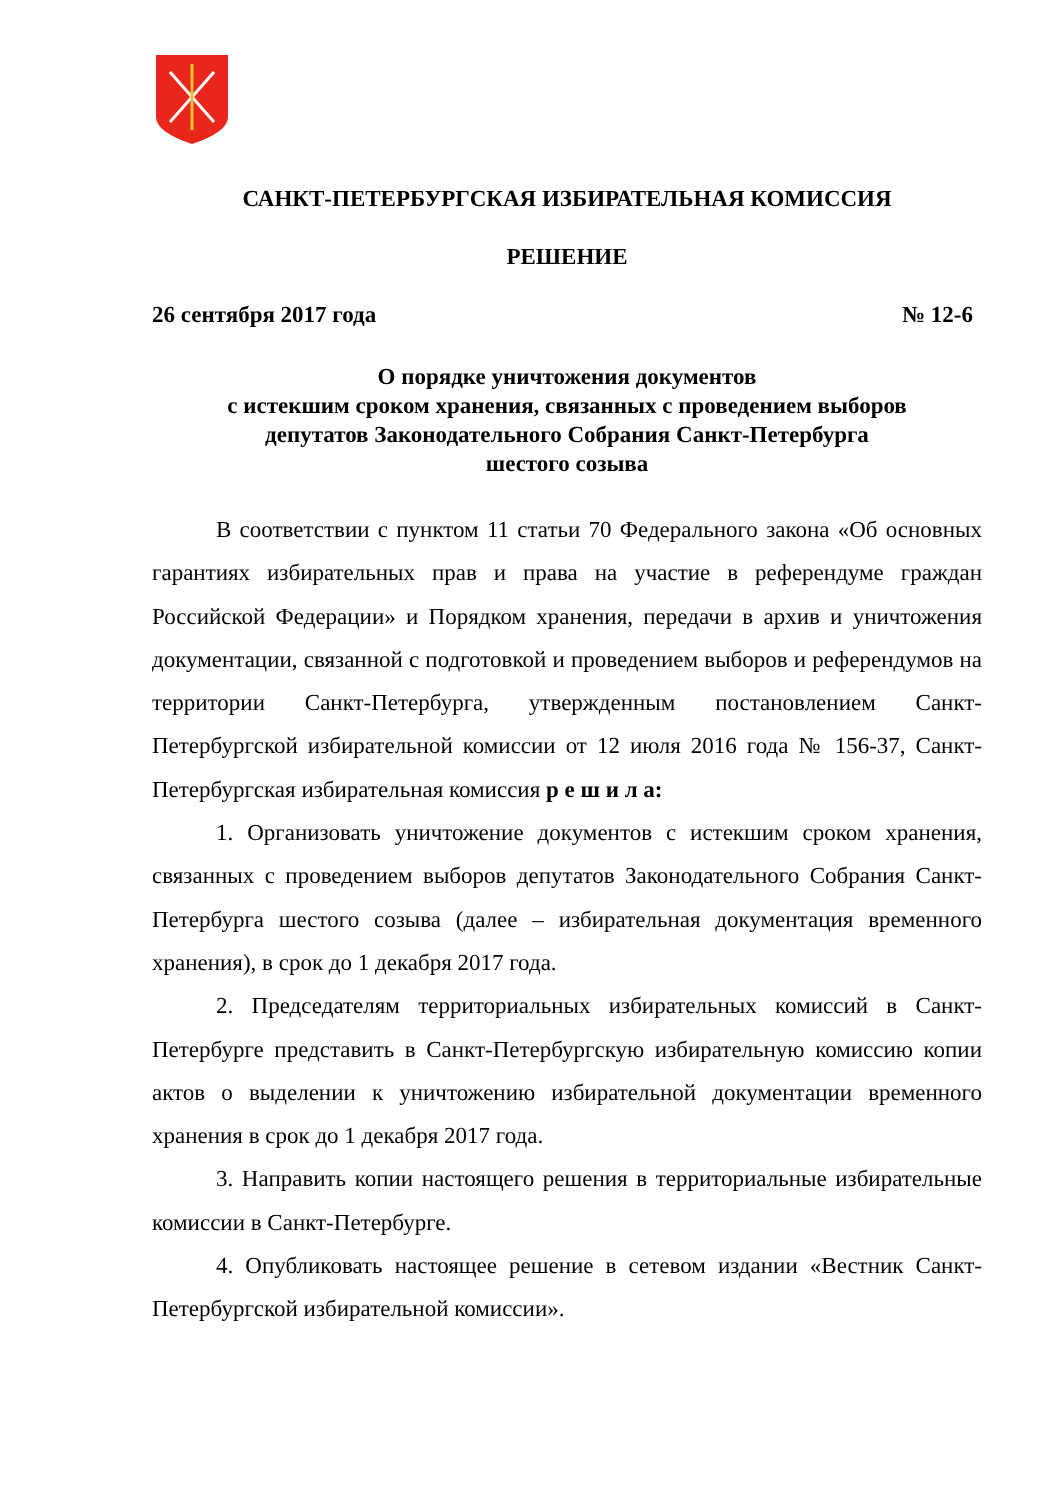САНКТ-ПЕТЕРБУРГСКАЯ ИЗБИРАТЕЛЬНАЯ КОМИССИЯ
РЕШЕНИЕ
26 сентября 2017 года № 12-6
О порядке уничтожения документов
с истекшим сроком хранения, связанных с проведением выборов
депутатов Законодательного Собрания Санкт-Петербурга
шестого созыва
В соответствии с пунктом 11 статьи 70 Федерального закона «Об основных гарантиях избирательных прав и права на участие в референдуме граждан Российской Федерации» и Порядком хранения, передачи в архив и уничтожения документации, связанной с подготовкой и проведением выборов и референдумов на территории Санкт-Петербурга, утвержденным постановлением Санкт-Петербургской избирательной комиссии от 12 июля 2016 года № 156-37, Санкт-Петербургская избирательная комиссия р е ш и л а:
1. Организовать уничтожение документов с истекшим сроком хранения, связанных с проведением выборов депутатов Законодательного Собрания Санкт-Петербурга шестого созыва (далее – избирательная документация временного хранения), в срок до 1 декабря 2017 года.
2. Председателям территориальных избирательных комиссий в Санкт-Петербурге представить в Санкт-Петербургскую избирательную комиссию копии актов о выделении к уничтожению избирательной документации временного хранения в срок до 1 декабря 2017 года.
3. Направить копии настоящего решения в территориальные избирательные комиссии в Санкт-Петербурге.
4. Опубликовать настоящее решение в сетевом издании «Вестник Санкт-Петербургской избирательной комиссии».